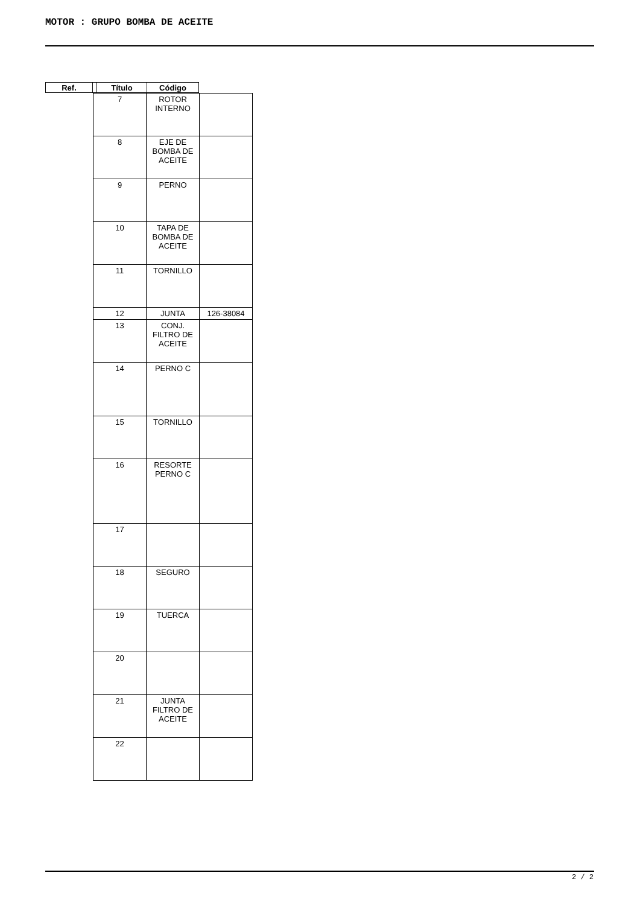MOTOR : GRUPO BOMBA DE ACEITE
| Ref. | | Título | Código |
| --- | --- | --- | --- |
| 7 | ROTOR INTERNO | |
| 8 | EJE DE BOMBA DE ACEITE | |
| 9 | PERNO | |
| 10 | TAPA DE BOMBA DE ACEITE | |
| 11 | TORNILLO | |
| 12 | JUNTA | 126-38084 |
| 13 | CONJ. FILTRO DE ACEITE | |
| 14 | PERNO C | |
| 15 | TORNILLO | |
| 16 | RESORTE PERNO C | |
| 17 | | |
| 18 | SEGURO | |
| 19 | TUERCA | |
| 20 | | |
| 21 | JUNTA FILTRO DE ACEITE | |
| 22 | | |
2 / 2